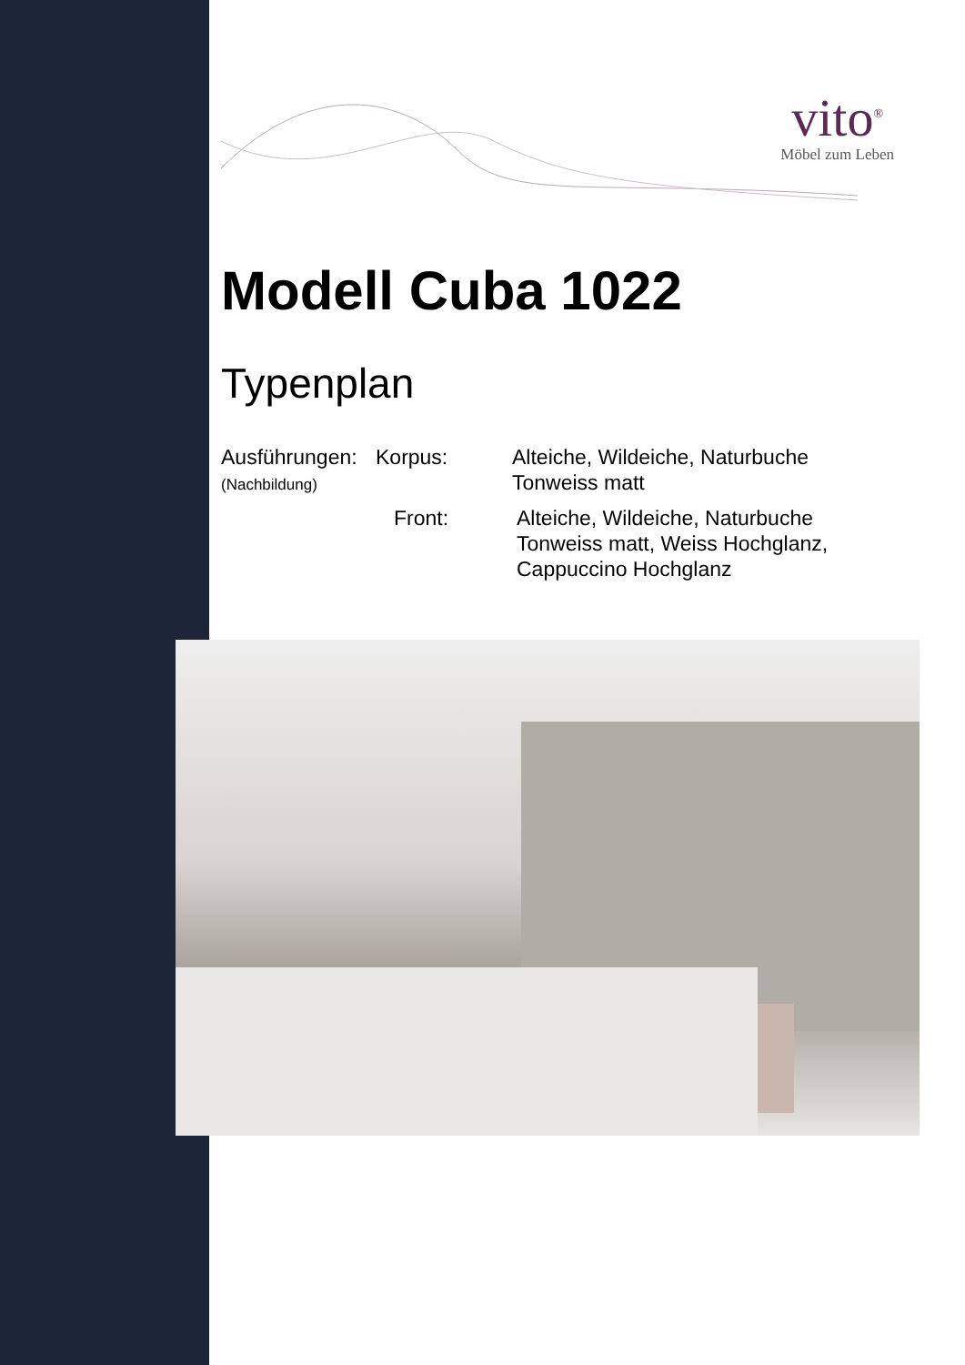vito<sup>®</sup>
Möbel zum Leben
Modell Cuba 1022
Typenplan
Ausführungen:
(Nachbildung)
Korpus:
Alteiche, Wildeiche, Naturbuche
Tonweiss matt
Front:
Alteiche, Wildeiche, Naturbuche
Tonweiss matt, Weiss Hochglanz,
Cappuccino Hochglanz